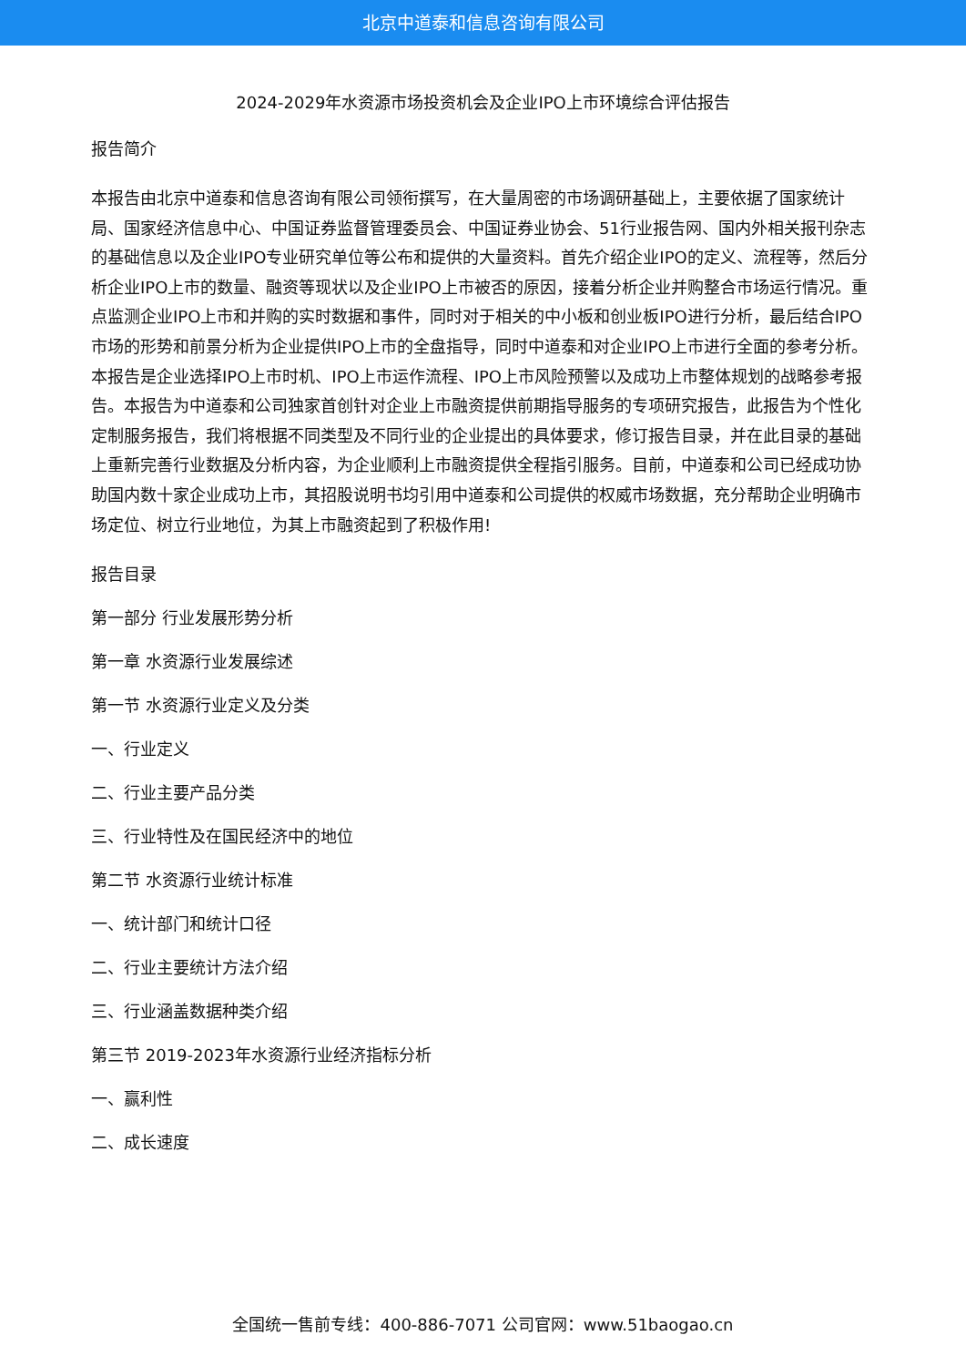北京中道泰和信息咨询有限公司
2024-2029年水资源市场投资机会及企业IPO上市环境综合评估报告
报告简介
本报告由北京中道泰和信息咨询有限公司领衔撰写，在大量周密的市场调研基础上，主要依据了国家统计局、国家经济信息中心、中国证券监督管理委员会、中国证券业协会、51行业报告网、国内外相关报刊杂志的基础信息以及企业IPO专业研究单位等公布和提供的大量资料。首先介绍企业IPO的定义、流程等，然后分析企业IPO上市的数量、融资等现状以及企业IPO上市被否的原因，接着分析企业并购整合市场运行情况。重点监测企业IPO上市和并购的实时数据和事件，同时对于相关的中小板和创业板IPO进行分析，最后结合IPO市场的形势和前景分析为企业提供IPO上市的全盘指导，同时中道泰和对企业IPO上市进行全面的参考分析。本报告是企业选择IPO上市时机、IPO上市运作流程、IPO上市风险预警以及成功上市整体规划的战略参考报告。本报告为中道泰和公司独家首创针对企业上市融资提供前期指导服务的专项研究报告，此报告为个性化定制服务报告，我们将根据不同类型及不同行业的企业提出的具体要求，修订报告目录，并在此目录的基础上重新完善行业数据及分析内容，为企业顺利上市融资提供全程指引服务。目前，中道泰和公司已经成功协助国内数十家企业成功上市，其招股说明书均引用中道泰和公司提供的权威市场数据，充分帮助企业明确市场定位、树立行业地位，为其上市融资起到了积极作用!
报告目录
第一部分 行业发展形势分析
第一章 水资源行业发展综述
第一节 水资源行业定义及分类
一、行业定义
二、行业主要产品分类
三、行业特性及在国民经济中的地位
第二节 水资源行业统计标准
一、统计部门和统计口径
二、行业主要统计方法介绍
三、行业涵盖数据种类介绍
第三节 2019-2023年水资源行业经济指标分析
一、赢利性
二、成长速度
全国统一售前专线：400-886-7071 公司官网：www.51baogao.cn